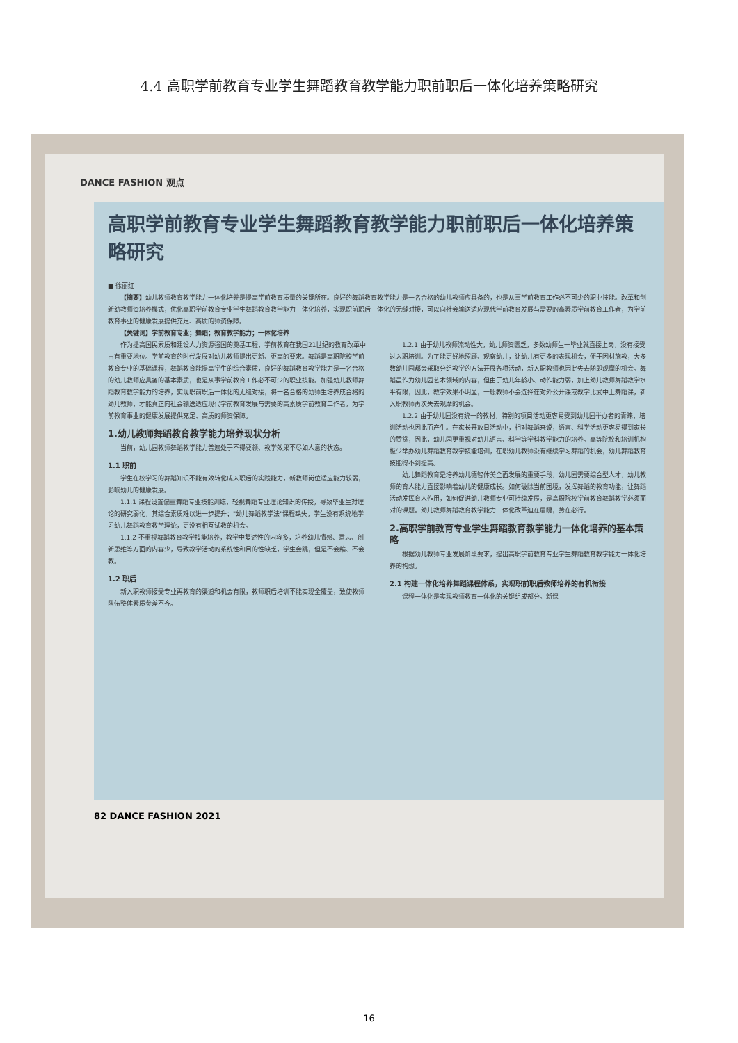4.4 高职学前教育专业学生舞蹈教育教学能力职前职后一体化培养策略研究
DANCE FASHION 观点
高职学前教育专业学生舞蹈教育教学能力职前职后一体化培养策略研究
■ 徐丽红
【摘要】幼儿教师教育教学能力一体化培养是提高学前教育质量的关键所在。良好的舞蹈教育教学能力是一名合格的幼儿教师应具备的，也是从事学前教育工作必不可少的职业技能。改革和创新幼教师资培养模式，优化高职学前教育专业学生舞蹈教育教学能力一体化培养，实现职前职后一体化的无缝对接，可以向社会输送适应现代学前教育发展与需要的高素质学前教育工作者，为学前教育事业的健康发展提供充足、高质的师资保障。
【关键词】学前教育专业；舞蹈；教育教学能力；一体化培养
作为提高国民素质和建设人力资源强国的奠基工程，学前教育在我国21世纪的教育改革中占有重要地位。学前教育的时代发展对幼儿教师提出更新、更高的要求。舞蹈是高职院校学前教育专业的基础课程，舞蹈教育能提高学生的综合素质，良好的舞蹈教育教学能力是一名合格的幼儿教师应具备的基本素质，也是从事学前教育工作必不可少的职业技能。加强幼儿教师舞蹈教育教学能力的培养，实现职前职后一体化的无缝对接，将一名合格的幼师生培养成合格的幼儿教师，才能真正向社会输送适应现代学前教育发展与需要的高素质学前教育工作者，为学前教育事业的健康发展提供充足、高质的师资保障。
1.幼儿教师舞蹈教育教学能力培养现状分析
当前，幼儿园教师舞蹈教学能力普遍处于不得要领、教学效果不尽如人意的状态。
1.1 职前
学生在校学习的舞蹈知识不能有效转化成入职后的实践能力，新教师岗位适应能力较弱，影响幼儿的健康发展。
1.1.1 课程设置偏重舞蹈专业技能训练，轻视舞蹈专业理论知识的传授，导致毕业生对理论的研究弱化，其综合素质难以进一步提升；"幼儿舞蹈教学法"课程缺失，学生没有系统地学习幼儿舞蹈教育教学理论，更没有相互试教的机会。
1.1.2 不重视舞蹈教育教学技能培养，教学中复述性的内容多，培养幼儿情感、意志、创新思维等方面的内容少，导致教学活动的系统性和目的性缺乏，学生会跳，但是不会编、不会教。
1.2 职后
新入职教师接受专业再教育的渠道和机会有限，教师职后培训不能实现全覆盖，致使教师队伍整体素质参差不齐。
1.2.1 由于幼儿教师流动性大，幼儿师资匮乏，多数幼师生一毕业就直接上岗，没有接受过入职培训。为了能更好地照顾、观察幼儿，让幼儿有更多的表现机会，便于因材施教，大多数幼儿园都会采取分组教学的方法开展各项活动，新入职教师也因此失去随即观摩的机会。舞蹈虽作为幼儿园艺术领域的内容，但由于幼儿年龄小、动作能力弱，加上幼儿教师舞蹈教学水平有限，因此，教学效果不明显，一般教师不会选择在对外公开课或教学比武中上舞蹈课，新入职教师再次失去观摩的机会。
1.2.2 由于幼儿园没有统一的教材，特别的项目活动更容易受到幼儿园举办者的青睐，培训活动也因此而产生。在家长开放日活动中，相对舞蹈来说，语言、科学活动更容易得到家长的赞赏，因此，幼儿园更重视对幼儿语言、科学等学科教学能力的培养。高等院校和培训机构极少举办幼儿舞蹈教育教学技能培训，在职幼儿教师没有继续学习舞蹈的机会，幼儿舞蹈教育技能得不到提高。
幼儿舞蹈教育是培养幼儿德智体美全面发展的重要手段，幼儿园需要综合型人才，幼儿教师的育人能力直接影响着幼儿的健康成长。如何破除当前困境，发挥舞蹈的教育功能，让舞蹈活动发挥育人作用，如何促进幼儿教师专业可持续发展，是高职院校学前教育舞蹈教学必须面对的课题。幼儿教师舞蹈教育教学能力一体化改革迫在眉睫，势在必行。
2.高职学前教育专业学生舞蹈教育教学能力一体化培养的基本策略
根据幼儿教师专业发展阶段要求，提出高职学前教育专业学生舞蹈教育教学能力一体化培养的构想。
2.1 构建一体化培养舞蹈课程体系，实现职前职后教师培养的有机衔接
课程一体化是实现教师教育一体化的关键组成部分。新课
82 DANCE FASHION 2021
16